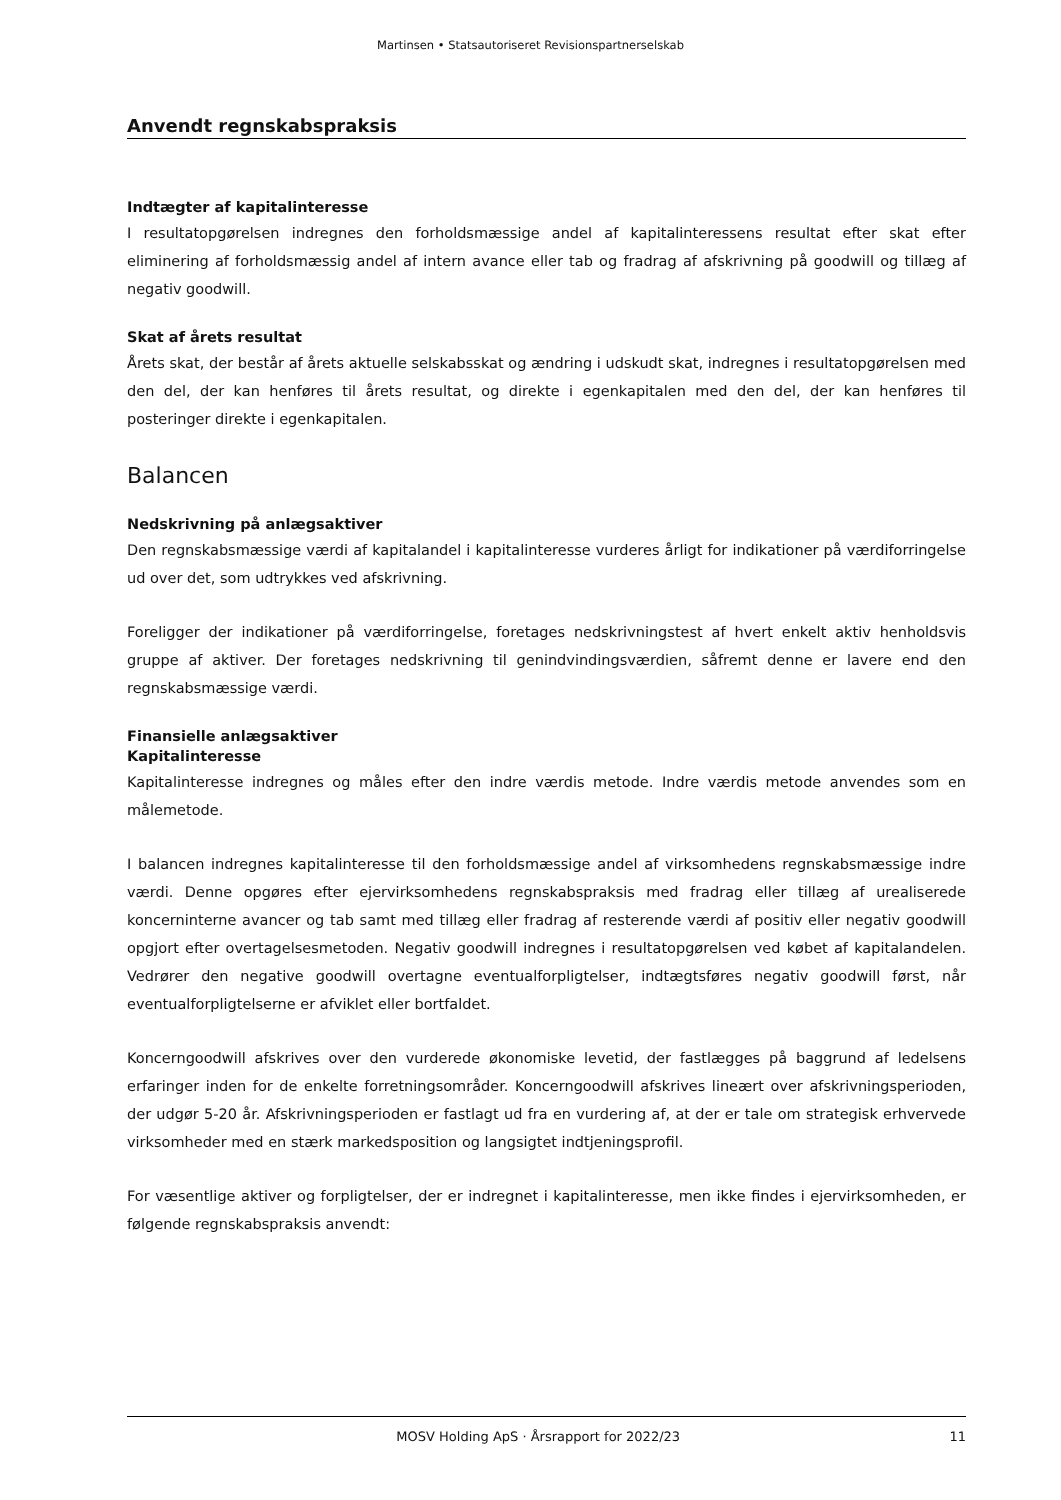Martinsen • Statsautoriseret Revisionspartnerselskab
Anvendt regnskabspraksis
Indtægter af kapitalinteresse
I resultatopgørelsen indregnes den forholdsmæssige andel af kapitalinteressens resultat efter skat efter eliminering af forholdsmæssig andel af intern avance eller tab og fradrag af afskrivning på goodwill og tillæg af negativ goodwill.
Skat af årets resultat
Årets skat, der består af årets aktuelle selskabsskat og ændring i udskudt skat, indregnes i resultatopgørelsen med den del, der kan henføres til årets resultat, og direkte i egenkapitalen med den del, der kan henføres til posteringer direkte i egenkapitalen.
Balancen
Nedskrivning på anlægsaktiver
Den regnskabsmæssige værdi af kapitalandel i kapitalinteresse vurderes årligt for indikationer på værdiforringelse ud over det, som udtrykkes ved afskrivning.
Foreligger der indikationer på værdiforringelse, foretages nedskrivningstest af hvert enkelt aktiv henholdsvis gruppe af aktiver. Der foretages nedskrivning til genindvindingsværdien, såfremt denne er lavere end den regnskabsmæssige værdi.
Finansielle anlægsaktiver
Kapitalinteresse
Kapitalinteresse indregnes og måles efter den indre værdis metode. Indre værdis metode anvendes som en målemetode.
I balancen indregnes kapitalinteresse til den forholdsmæssige andel af virksomhedens regnskabsmæssige indre værdi. Denne opgøres efter ejervirksomhedens regnskabspraksis med fradrag eller tillæg af urealiserede koncerninterne avancer og tab samt med tillæg eller fradrag af resterende værdi af positiv eller negativ goodwill opgjort efter overtagelsesmetoden. Negativ goodwill indregnes i resultatopgørelsen ved købet af kapitalandelen. Vedrører den negative goodwill overtagne eventualforpligtelser, indtægtsføres negativ goodwill først, når eventualforpligtelserne er afviklet eller bortfaldet.
Koncerngoodwill afskrives over den vurderede økonomiske levetid, der fastlægges på baggrund af ledelsens erfaringer inden for de enkelte forretningsområder. Koncerngoodwill afskrives lineært over afskrivningsperioden, der udgør 5-20 år. Afskrivningsperioden er fastlagt ud fra en vurdering af, at der er tale om strategisk erhvervede virksomheder med en stærk markedsposition og langsigtet indtjeningsprofil.
For væsentlige aktiver og forpligtelser, der er indregnet i kapitalinteresse, men ikke findes i ejervirksomheden, er følgende regnskabspraksis anvendt:
MOSV Holding ApS · Årsrapport for 2022/23 11